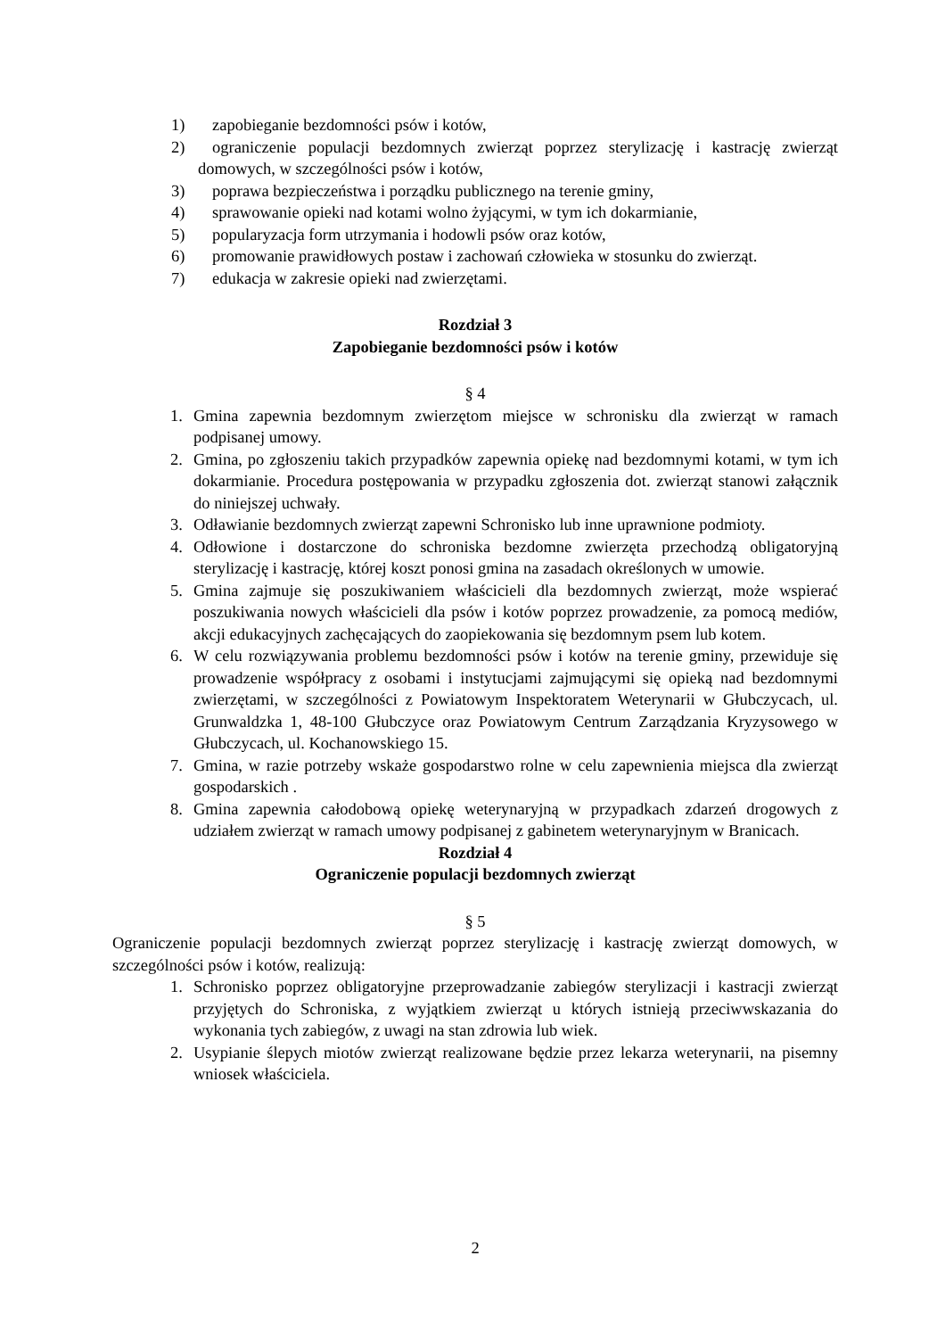1) zapobieganie bezdomności psów i kotów,
2) ograniczenie populacji bezdomnych zwierząt poprzez sterylizację i kastrację zwierząt domowych, w szczególności psów i kotów,
3) poprawa bezpieczeństwa i porządku publicznego na terenie gminy,
4) sprawowanie opieki nad kotami wolno żyjącymi, w tym ich dokarmianie,
5) popularyzacja form utrzymania i hodowli psów oraz kotów,
6) promowanie prawidłowych postaw i zachowań człowieka w stosunku do zwierząt.
7) edukacja w zakresie opieki nad zwierzętami.
Rozdział 3
Zapobieganie bezdomności psów i kotów
§ 4
1. Gmina zapewnia bezdomnym zwierzętom miejsce w schronisku dla zwierząt w ramach podpisanej umowy.
2. Gmina, po zgłoszeniu takich przypadków zapewnia opiekę nad bezdomnymi kotami, w tym ich dokarmianie. Procedura postępowania w przypadku zgłoszenia dot. zwierząt stanowi załącznik do niniejszej uchwały.
3. Odławianie bezdomnych zwierząt zapewni Schronisko lub inne uprawnione podmioty.
4. Odłowione i dostarczone do schroniska bezdomne zwierzęta przechodzą obligatoryjną sterylizację i kastrację, której koszt ponosi gmina na zasadach określonych w umowie.
5. Gmina zajmuje się poszukiwaniem właścicieli dla bezdomnych zwierząt, może wspierać poszukiwania nowych właścicieli dla psów i kotów poprzez prowadzenie, za pomocą mediów, akcji edukacyjnych zachęcających do zaopiekowania się bezdomnym psem lub kotem.
6. W celu rozwiązywania problemu bezdomności psów i kotów na terenie gminy, przewiduje się prowadzenie współpracy z osobami i instytucjami zajmującymi się opieką nad bezdomnymi zwierzętami, w szczególności z Powiatowym Inspektoratem Weterynarii w Głubczycach, ul. Grunwaldzka 1, 48-100 Głubczyce oraz Powiatowym Centrum Zarządzania Kryzysowego w Głubczycach, ul. Kochanowskiego 15.
7. Gmina, w razie potrzeby wskaże gospodarstwo rolne w celu zapewnienia miejsca dla zwierząt gospodarskich .
8. Gmina zapewnia całodobową opiekę weterynaryjną w przypadkach zdarzeń drogowych z udziałem zwierząt w ramach umowy podpisanej z gabinetem weterynaryjnym w Branicach.
Rozdział 4
Ograniczenie populacji bezdomnych zwierząt
§ 5
Ograniczenie populacji bezdomnych zwierząt poprzez sterylizację i kastrację zwierząt domowych, w szczególności psów i kotów, realizują:
1. Schronisko poprzez obligatoryjne przeprowadzanie zabiegów sterylizacji i kastracji zwierząt przyjętych do Schroniska, z wyjątkiem zwierząt u których istnieją przeciwwskazania do wykonania tych zabiegów, z uwagi na stan zdrowia lub wiek.
2. Usypianie ślepych miotów zwierząt realizowane będzie przez lekarza weterynarii, na pisemny wniosek właściciela.
2